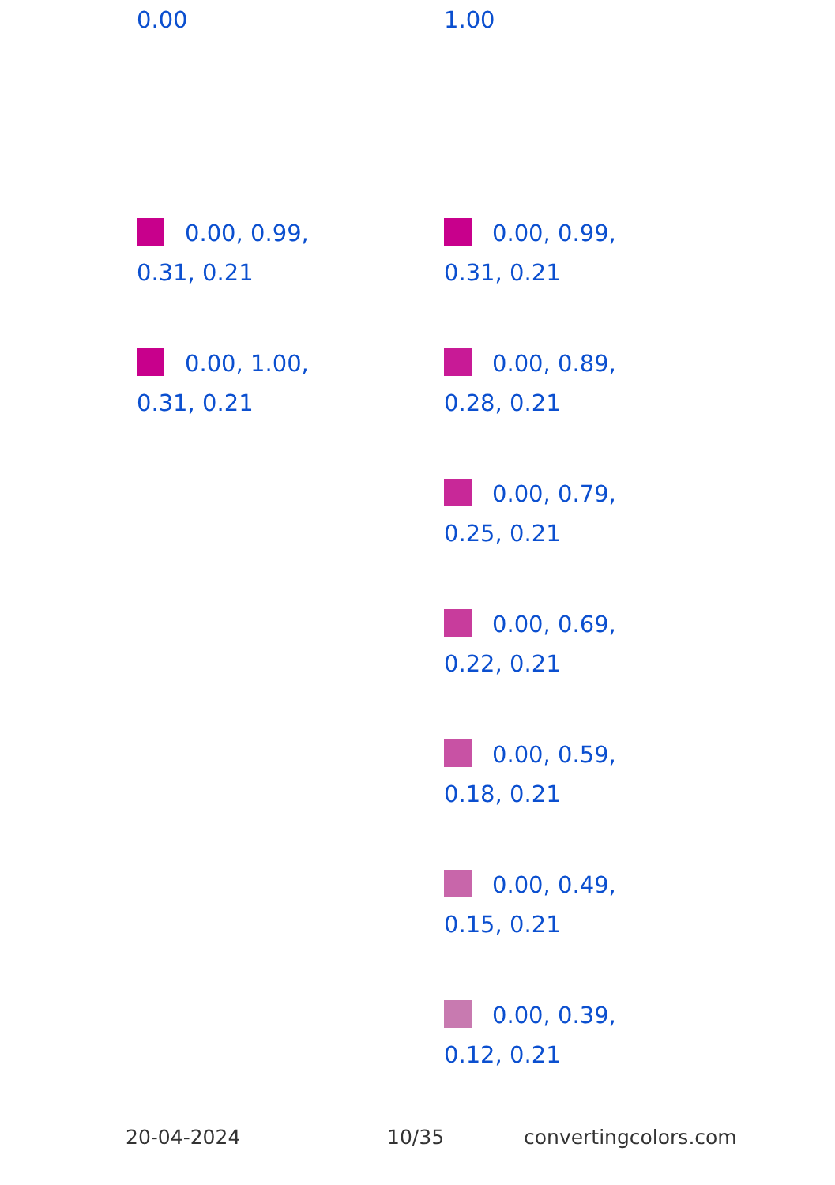0.00
0.00, 0.99, 0.31, 0.21
0.00, 1.00, 0.31, 0.21
1.00
0.00, 0.99, 0.31, 0.21
0.00, 0.89, 0.28, 0.21
0.00, 0.79, 0.25, 0.21
0.00, 0.69, 0.22, 0.21
0.00, 0.59, 0.18, 0.21
0.00, 0.49, 0.15, 0.21
0.00, 0.39, 0.12, 0.21
20-04-2024 10/35 convertingcolors.com